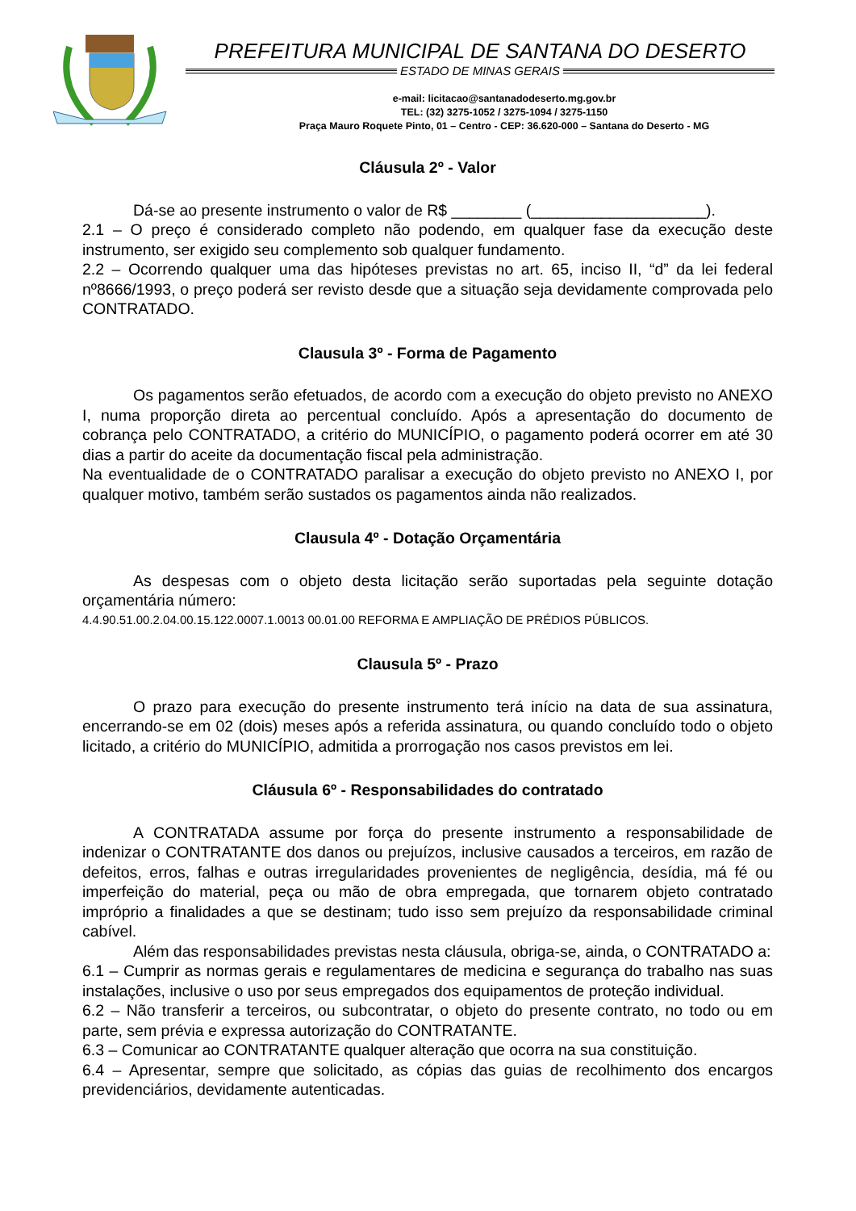PREFEITURA MUNICIPAL DE SANTANA DO DESERTO
ESTADO DE MINAS GERAIS
e-mail: licitacao@santanadodeserto.mg.gov.br
TEL: (32) 3275-1052 / 3275-1094 / 3275-1150
Praça Mauro Roquete Pinto, 01 – Centro - CEP: 36.620-000 – Santana do Deserto - MG
Cláusula 2º - Valor
Dá-se ao presente instrumento o valor de R$ ________ (____________________).
2.1 – O preço é considerado completo não podendo, em qualquer fase da execução deste instrumento, ser exigido seu complemento sob qualquer fundamento.
2.2 – Ocorrendo qualquer uma das hipóteses previstas no art. 65, inciso II, “d” da lei federal nº8666/1993, o preço poderá ser revisto desde que a situação seja devidamente comprovada pelo CONTRATADO.
Clausula 3º - Forma de Pagamento
Os pagamentos serão efetuados, de acordo com a execução do objeto previsto no ANEXO I, numa proporção direta ao percentual concluído. Após a apresentação do documento de cobrança pelo CONTRATADO, a critério do MUNICÍPIO, o pagamento poderá ocorrer em até 30 dias a partir do aceite da documentação fiscal pela administração.
Na eventualidade de o CONTRATADO paralisar a execução do objeto previsto no ANEXO I, por qualquer motivo, também serão sustados os pagamentos ainda não realizados.
Clausula 4º - Dotação Orçamentária
As despesas com o objeto desta licitação serão suportadas pela seguinte dotação orçamentária número:
4.4.90.51.00.2.04.00.15.122.0007.1.0013 00.01.00 REFORMA E AMPLIAÇÃO DE PRÉDIOS PÚBLICOS.
Clausula 5º - Prazo
O prazo para execução do presente instrumento terá início na data de sua assinatura, encerrando-se em 02 (dois) meses após a referida assinatura, ou quando concluído todo o objeto licitado, a critério do MUNICÍPIO, admitida a prorrogação nos casos previstos em lei.
Cláusula 6º - Responsabilidades do contratado
A CONTRATADA assume por força do presente instrumento a responsabilidade de indenizar o CONTRATANTE dos danos ou prejuízos, inclusive causados a terceiros, em razão de defeitos, erros, falhas e outras irregularidades provenientes de negligência, desídia, má fé ou imperfeição do material, peça ou mão de obra empregada, que tornarem objeto contratado impróprio a finalidades a que se destinam; tudo isso sem prejuízo da responsabilidade criminal cabível.
Além das responsabilidades previstas nesta cláusula, obriga-se, ainda, o CONTRATADO a:
6.1 – Cumprir as normas gerais e regulamentares de medicina e segurança do trabalho nas suas instalações, inclusive o uso por seus empregados dos equipamentos de proteção individual.
6.2 – Não transferir a terceiros, ou subcontratar, o objeto do presente contrato, no todo ou em parte, sem prévia e expressa autorização do CONTRATANTE.
6.3 – Comunicar ao CONTRATANTE qualquer alteração que ocorra na sua constituição.
6.4 – Apresentar, sempre que solicitado, as cópias das guias de recolhimento dos encargos previdenciários, devidamente autenticadas.